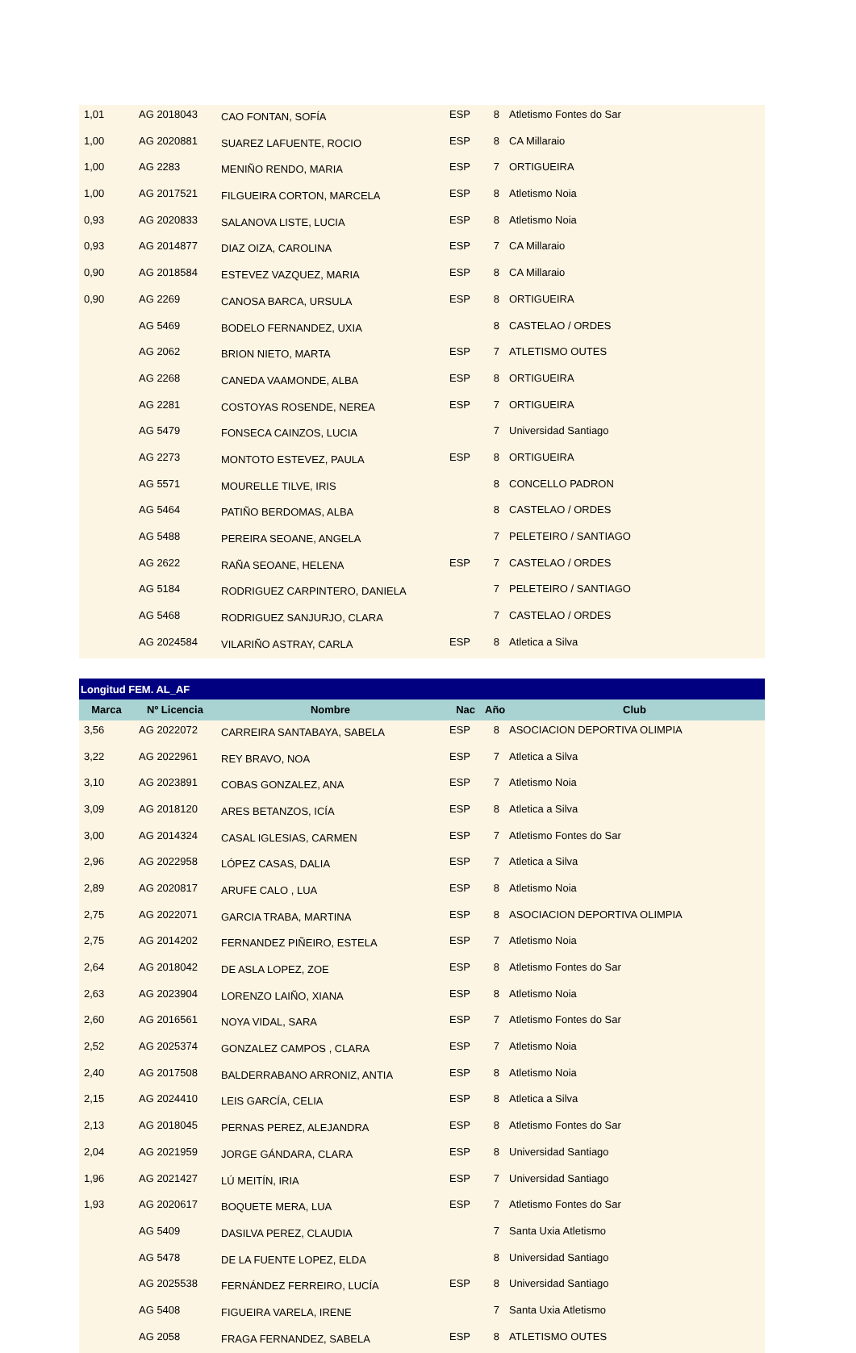| 1,01 | AG 2018043 | CAO FONTAN, SOFÍA | ESP | 8 | Atletismo Fontes do Sar |
| 1,00 | AG 2020881 | SUAREZ LAFUENTE, ROCIO | ESP | 8 | CA Millaraio |
| 1,00 | AG 2283 | MENIÑO RENDO, MARIA | ESP | 7 | ORTIGUEIRA |
| 1,00 | AG 2017521 | FILGUEIRA CORTON, MARCELA | ESP | 8 | Atletismo Noia |
| 0,93 | AG 2020833 | SALANOVA LISTE, LUCIA | ESP | 8 | Atletismo Noia |
| 0,93 | AG 2014877 | DIAZ OIZA, CAROLINA | ESP | 7 | CA Millaraio |
| 0,90 | AG 2018584 | ESTEVEZ VAZQUEZ, MARIA | ESP | 8 | CA Millaraio |
| 0,90 | AG 2269 | CANOSA BARCA, URSULA | ESP | 8 | ORTIGUEIRA |
| | AG 5469 | BODELO FERNANDEZ, UXIA | | 8 | CASTELAO / ORDES |
| | AG 2062 | BRION NIETO, MARTA | ESP | 7 | ATLETISMO OUTES |
| | AG 2268 | CANEDA VAAMONDE, ALBA | ESP | 8 | ORTIGUEIRA |
| | AG 2281 | COSTOYAS ROSENDE, NEREA | ESP | 7 | ORTIGUEIRA |
| | AG 5479 | FONSECA CAINZOS, LUCIA | | 7 | Universidad Santiago |
| | AG 2273 | MONTOTO ESTEVEZ, PAULA | ESP | 8 | ORTIGUEIRA |
| | AG 5571 | MOURELLE TILVE, IRIS | | 8 | CONCELLO PADRON |
| | AG 5464 | PATIÑO BERDOMAS, ALBA | | 8 | CASTELAO / ORDES |
| | AG 5488 | PEREIRA SEOANE, ANGELA | | 7 | PELETEIRO / SANTIAGO |
| | AG 2622 | RAÑA SEOANE, HELENA | ESP | 7 | CASTELAO / ORDES |
| | AG 5184 | RODRIGUEZ CARPINTERO, DANIELA | | 7 | PELETEIRO / SANTIAGO |
| | AG 5468 | RODRIGUEZ SANJURJO, CLARA | | 7 | CASTELAO / ORDES |
| | AG 2024584 | VILARIÑO ASTRAY, CARLA | ESP | 8 | Atletica a Silva |
| Longitud FEM. AL_AF | | | | | |
| --- | --- | --- | --- | --- | --- |
| Marca | Nº Licencia | Nombre | Nac | Año | Club |
| 3,56 | AG 2022072 | CARREIRA SANTABAYA, SABELA | ESP | 8 | ASOCIACION DEPORTIVA OLIMPIA |
| 3,22 | AG 2022961 | REY BRAVO, NOA | ESP | 7 | Atletica a Silva |
| 3,10 | AG 2023891 | COBAS GONZALEZ, ANA | ESP | 7 | Atletismo Noia |
| 3,09 | AG 2018120 | ARES BETANZOS, ICÍA | ESP | 8 | Atletica a Silva |
| 3,00 | AG 2014324 | CASAL IGLESIAS, CARMEN | ESP | 7 | Atletismo Fontes do Sar |
| 2,96 | AG 2022958 | LÓPEZ CASAS, DALIA | ESP | 7 | Atletica a Silva |
| 2,89 | AG 2020817 | ARUFE CALO , LUA | ESP | 8 | Atletismo Noia |
| 2,75 | AG 2022071 | GARCIA TRABA, MARTINA | ESP | 8 | ASOCIACION DEPORTIVA OLIMPIA |
| 2,75 | AG 2014202 | FERNANDEZ PIÑEIRO, ESTELA | ESP | 7 | Atletismo Noia |
| 2,64 | AG 2018042 | DE ASLA LOPEZ, ZOE | ESP | 8 | Atletismo Fontes do Sar |
| 2,63 | AG 2023904 | LORENZO LAIÑO, XIANA | ESP | 8 | Atletismo Noia |
| 2,60 | AG 2016561 | NOYA VIDAL, SARA | ESP | 7 | Atletismo Fontes do Sar |
| 2,52 | AG 2025374 | GONZALEZ CAMPOS , CLARA | ESP | 7 | Atletismo Noia |
| 2,40 | AG 2017508 | BALDERRABANO ARRONIZ, ANTIA | ESP | 8 | Atletismo Noia |
| 2,15 | AG 2024410 | LEIS GARCÍA, CELIA | ESP | 8 | Atletica a Silva |
| 2,13 | AG 2018045 | PERNAS PEREZ, ALEJANDRA | ESP | 8 | Atletismo Fontes do Sar |
| 2,04 | AG 2021959 | JORGE GÁNDARA, CLARA | ESP | 8 | Universidad Santiago |
| 1,96 | AG 2021427 | LÚ MEITÍN, IRIA | ESP | 7 | Universidad Santiago |
| 1,93 | AG 2020617 | BOQUETE MERA, LUA | ESP | 7 | Atletismo Fontes do Sar |
| | AG 5409 | DASILVA PEREZ, CLAUDIA | | 7 | Santa Uxia Atletismo |
| | AG 5478 | DE LA FUENTE LOPEZ, ELDA | | 8 | Universidad Santiago |
| | AG 2025538 | FERNÁNDEZ FERREIRO, LUCÍA | ESP | 8 | Universidad Santiago |
| | AG 5408 | FIGUEIRA VARELA, IRENE | | 7 | Santa Uxia Atletismo |
| | AG 2058 | FRAGA FERNANDEZ, SABELA | ESP | 8 | ATLETISMO OUTES |